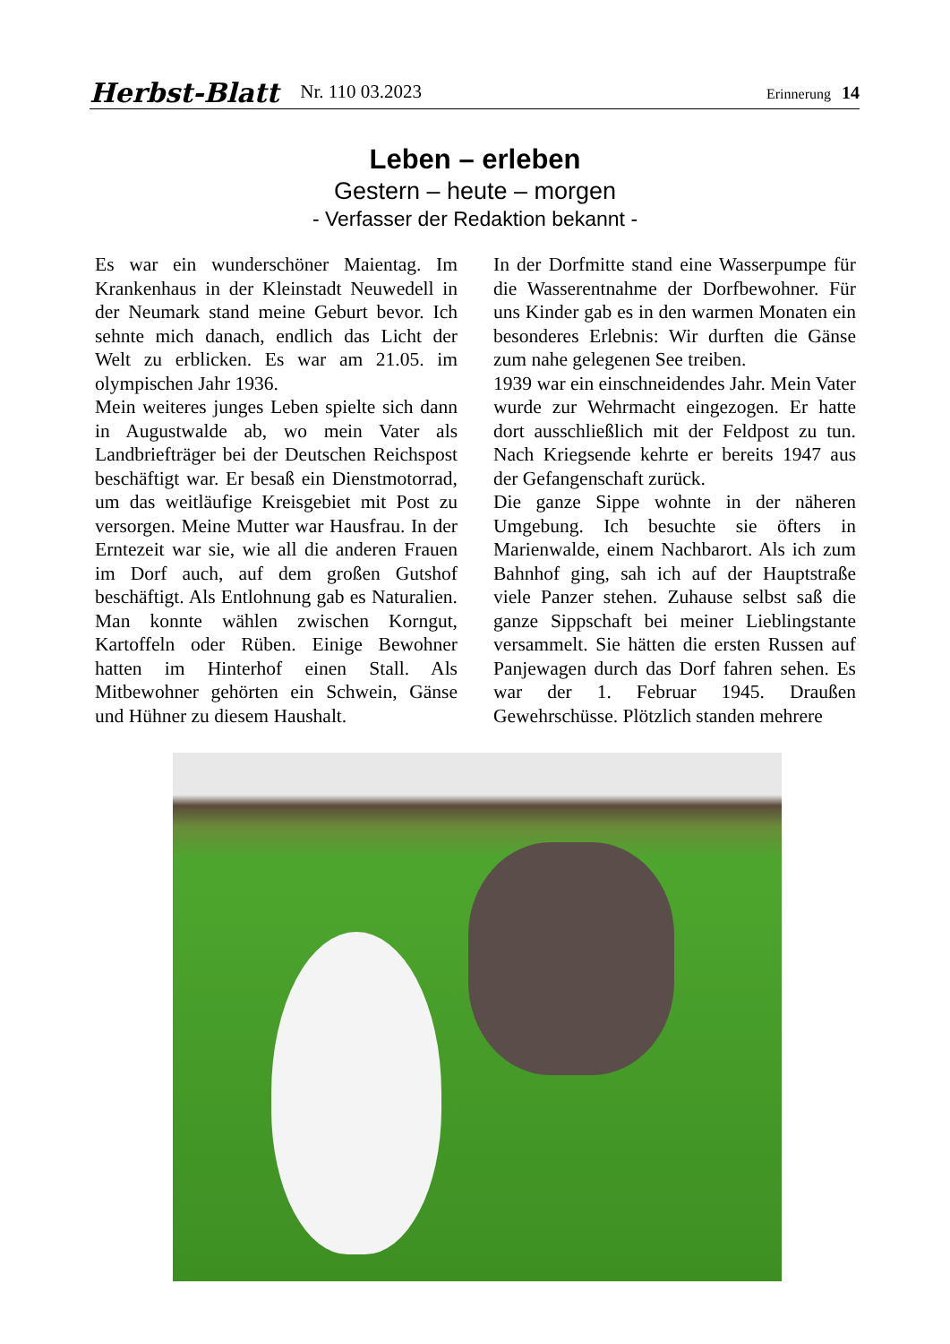Herbst-Blatt Nr. 110 03.2023 Erinnerung 14
Leben – erleben
Gestern – heute – morgen
- Verfasser der Redaktion bekannt -
Es war ein wunderschöner Maientag. Im Krankenhaus in der Kleinstadt Neuwedell in der Neumark stand meine Geburt bevor. Ich sehnte mich danach, endlich das Licht der Welt zu erblicken. Es war am 21.05. im olympischen Jahr 1936.
Mein weiteres junges Leben spielte sich dann in Augustwalde ab, wo mein Vater als Landbriefträger bei der Deutschen Reichspost beschäftigt war. Er besaß ein Dienstmotorrad, um das weitläufige Kreisgebiet mit Post zu versorgen. Meine Mutter war Hausfrau. In der Erntezeit war sie, wie all die anderen Frauen im Dorf auch, auf dem großen Gutshof beschäftigt. Als Entlohnung gab es Naturalien. Man konnte wählen zwischen Korngut, Kartoffeln oder Rüben. Einige Bewohner hatten im Hinterhof einen Stall. Als Mitbewohner gehörten ein Schwein, Gänse und Hühner zu diesem Haushalt.
In der Dorfmitte stand eine Wasserpumpe für die Wasserentnahme der Dorfbewohner. Für uns Kinder gab es in den warmen Monaten ein besonderes Erlebnis: Wir durften die Gänse zum nahe gelegenen See treiben.
1939 war ein einschneidendes Jahr. Mein Vater wurde zur Wehrmacht eingezogen. Er hatte dort ausschließlich mit der Feldpost zu tun. Nach Kriegsende kehrte er bereits 1947 aus der Gefangenschaft zurück.
Die ganze Sippe wohnte in der näheren Umgebung. Ich besuchte sie öfters in Marienwalde, einem Nachbarort. Als ich zum Bahnhof ging, sah ich auf der Hauptstraße viele Panzer stehen. Zuhause selbst saß die ganze Sippschaft bei meiner Lieblingstante versammelt. Sie hätten die ersten Russen auf Panjewagen durch das Dorf fahren sehen. Es war der 1. Februar 1945. Draußen Gewehrschüsse. Plötzlich standen mehrere